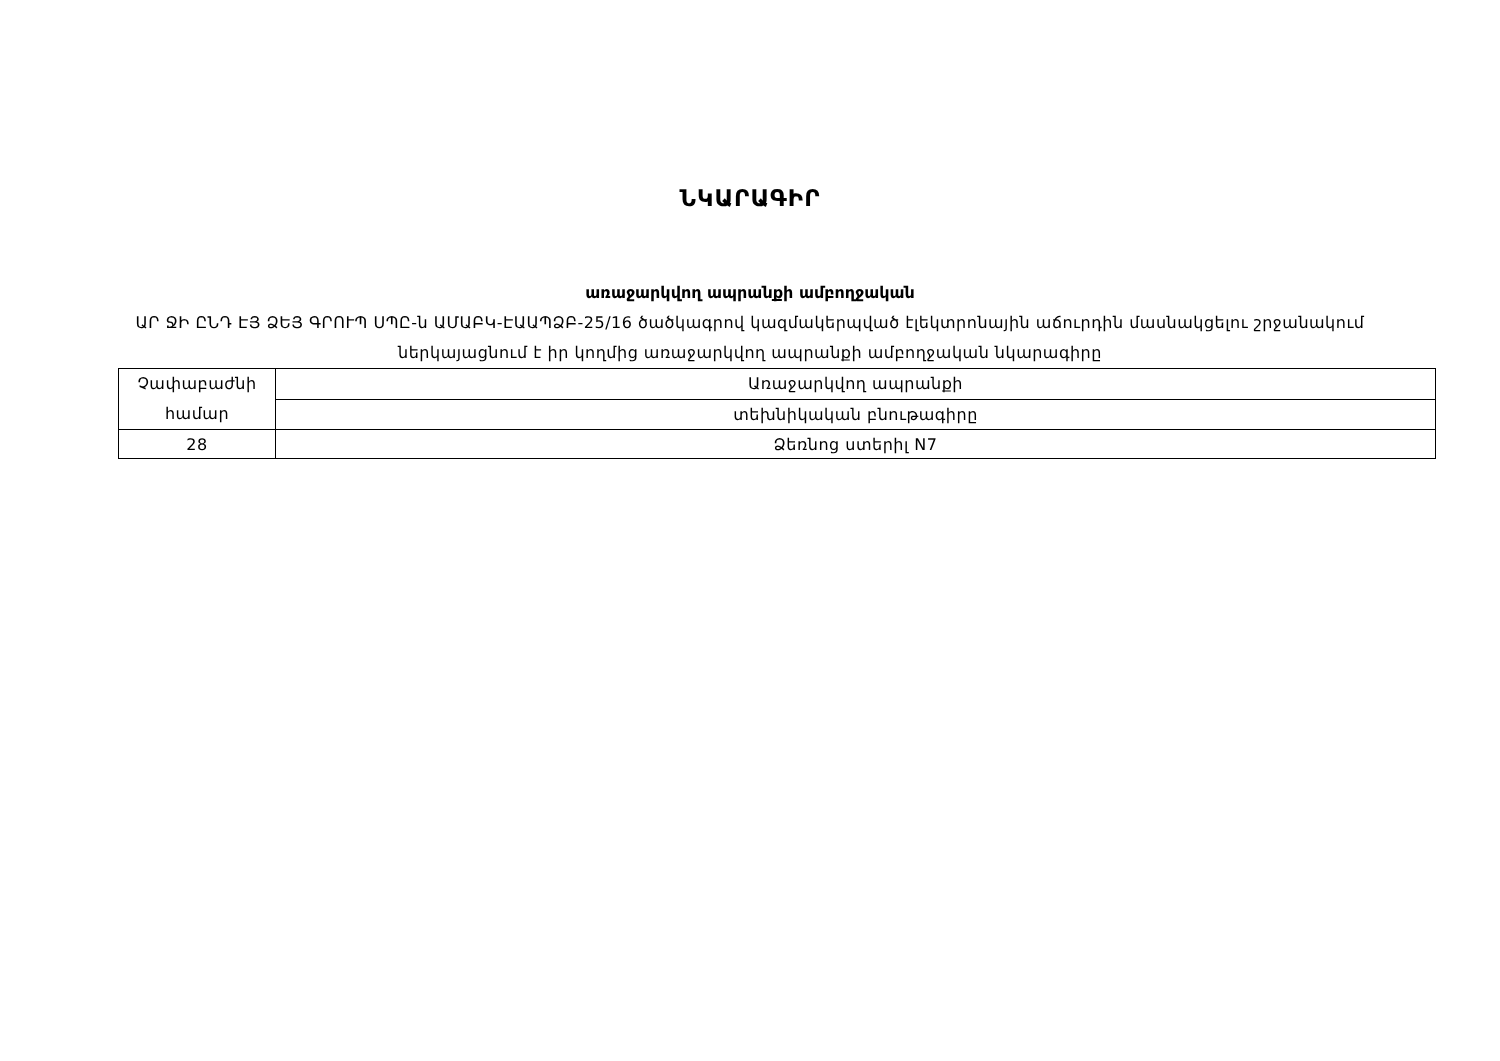ՆԿԱՐԱԳԻՐ
առաջարկվող ապրանքի ամբողջական
ԱՐ ՋԻ ԸՆԴ ԷՅ ՁԵՅ ԳՐՈՒՊ ՍՊԸ-ն ԱՄԱԲԿ-ԷԱԱՊՁԲ-25/16 ծածկագրով կազմակերպված էլեկտրոնային աճուրդին մասնակցելու շրջանակում ներկայացնում է իր կողմից առաջարկվող ապրանքի ամբողջական նկարագիրը
| Չափաբաժնի համար | Առաջարկվող ապրանքի |
| | տեխնիկական բնութագիրը |
| 28 | Ձեռնոց ստերիլ N7 |